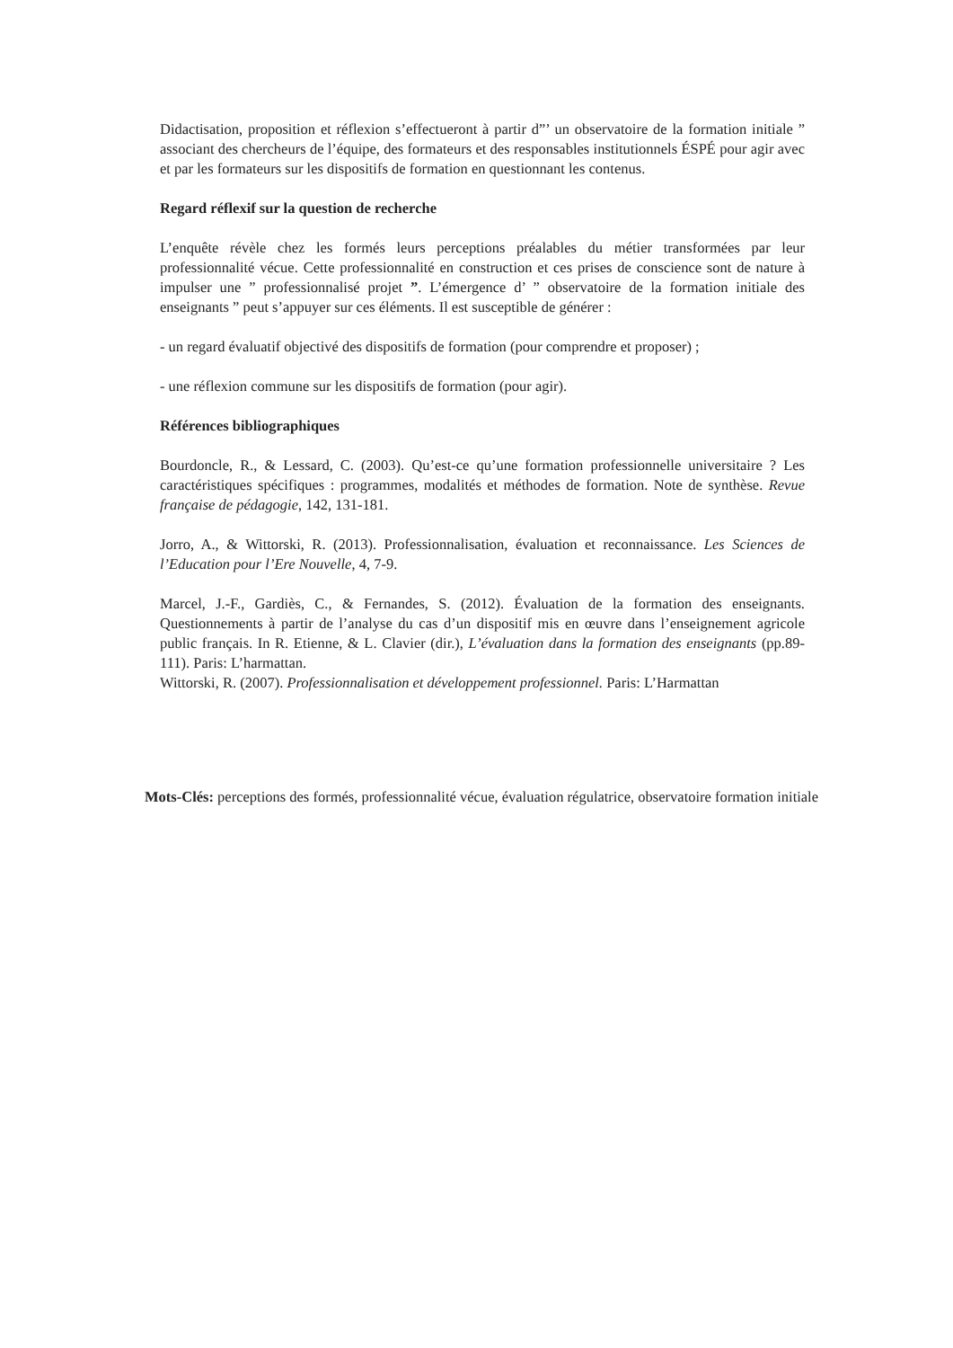Didactisation, proposition et réflexion s’effectueront à partir d”’ un observatoire de la formation initiale ” associant des chercheurs de l’équipe, des formateurs et des responsables institutionnels ÉSPÉ pour agir avec et par les formateurs sur les dispositifs de formation en questionnant les contenus.
Regard réflexif sur la question de recherche
L’enquête révèle chez les formés leurs perceptions préalables du métier transformées par leur professionnalité vécue. Cette professionnalité en construction et ces prises de conscience sont de nature à impulser une ” professionnalisé projet ”. L’émergence d’ ” observatoire de la formation initiale des enseignants ” peut s’appuyer sur ces éléments. Il est susceptible de générer :
- un regard évaluatif objectivé des dispositifs de formation (pour comprendre et proposer) ;
- une réflexion commune sur les dispositifs de formation (pour agir).
Références bibliographiques
Bourdoncle, R., & Lessard, C. (2003). Qu’est-ce qu’une formation professionnelle universitaire ? Les caractéristiques spécifiques : programmes, modalités et méthodes de formation. Note de synthèse. Revue française de pédagogie, 142, 131-181.
Jorro, A., & Wittorski, R. (2013). Professionnalisation, évaluation et reconnaissance. Les Sciences de l’Education pour l’Ere Nouvelle, 4, 7-9.
Marcel, J.-F., Gardiès, C., & Fernandes, S. (2012). Évaluation de la formation des enseignants. Questionnements à partir de l’analyse du cas d’un dispositif mis en œuvre dans l’enseignement agricole public français. In R. Etienne, & L. Clavier (dir.), L’évaluation dans la formation des enseignants (pp.89-111). Paris: L’harmattan.
Wittorski, R. (2007). Professionnalisation et développement professionnel. Paris: L’Harmattan
Mots-Clés: perceptions des formés, professionnalité vécue, évaluation régulatrice, observatoire formation initiale